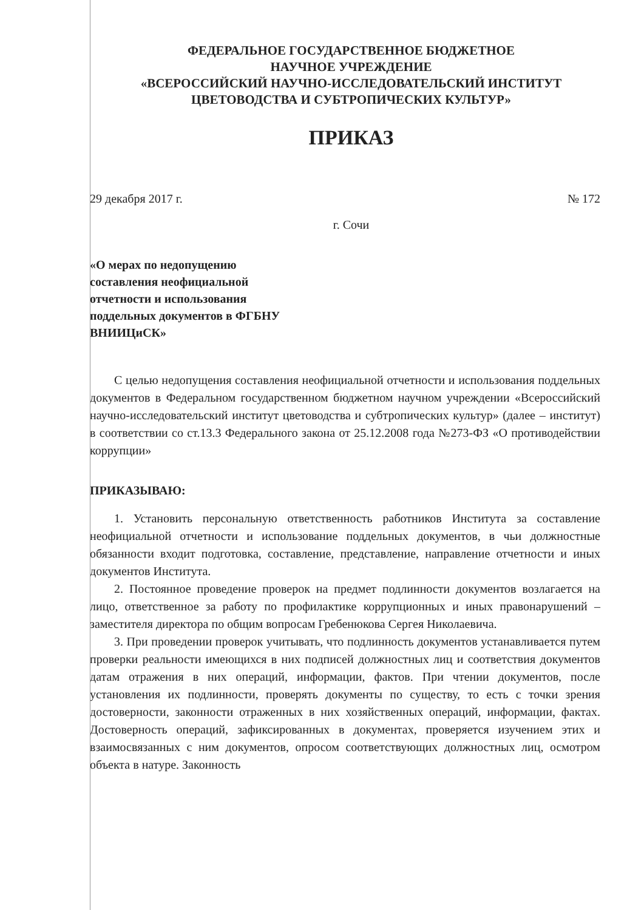ФЕДЕРАЛЬНОЕ ГОСУДАРСТВЕННОЕ БЮДЖЕТНОЕ
НАУЧНОЕ УЧРЕЖДЕНИЕ
«ВСЕРОССИЙСКИЙ НАУЧНО-ИССЛЕДОВАТЕЛЬСКИЙ ИНСТИТУТ
ЦВЕТОВОДСТВА И СУБТРОПИЧЕСКИХ КУЛЬТУР»
ПРИКАЗ
29 декабря 2017 г. № 172
г. Сочи
«О мерах по недопущению составления неофициальной отчетности и использования поддельных документов в ФГБНУ ВНИИЦиСК»
С целью недопущения составления неофициальной отчетности и использования поддельных документов в Федеральном государственном бюджетном научном учреждении «Всероссийский научно-исследовательский институт цветоводства и субтропических культур» (далее – институт) в соответствии со ст.13.3 Федерального закона от 25.12.2008 года №273-ФЗ «О противодействии коррупции»
ПРИКАЗЫВАЮ:
1. Установить персональную ответственность работников Института за составление неофициальной отчетности и использование поддельных документов, в чьи должностные обязанности входит подготовка, составление, представление, направление отчетности и иных документов Института.
2. Постоянное проведение проверок на предмет подлинности документов возлагается на лицо, ответственное за работу по профилактике коррупционных и иных правонарушений – заместителя директора по общим вопросам Гребенюкова Сергея Николаевича.
3. При проведении проверок учитывать, что подлинность документов устанавливается путем проверки реальности имеющихся в них подписей должностных лиц и соответствия документов датам отражения в них операций, информации, фактов. При чтении документов, после установления их подлинности, проверять документы по существу, то есть с точки зрения достоверности, законности отраженных в них хозяйственных операций, информации, фактах. Достоверность операций, зафиксированных в документах, проверяется изучением этих и взаимосвязанных с ним документов, опросом соответствующих должностных лиц, осмотром объекта в натуре. Законность